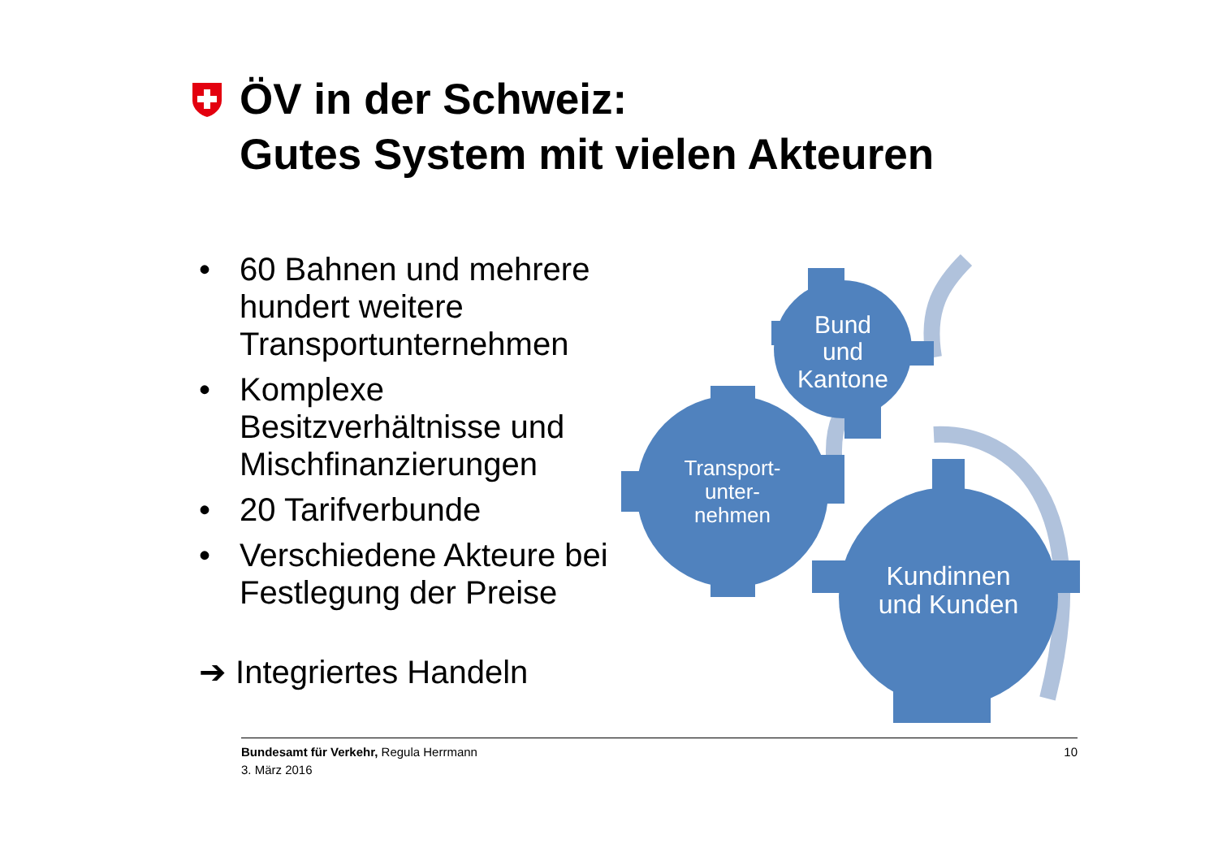ÖV in der Schweiz:
Gutes System mit vielen Akteuren
• 60 Bahnen und mehrere hundert weitere Transportunternehmen
• Komplexe Besitzverhältnisse und Mischfinanzierungen
• 20 Tarifverbunde
• Verschiedene Akteure bei Festlegung der Preise
➔ Integriertes Handeln
Bund
und
Kantone
Transport-
unter-
nehmen
Kundinnen
und Kunden
10 Bundesamt für Verkehr, Regula Herrmann
3. März 2016